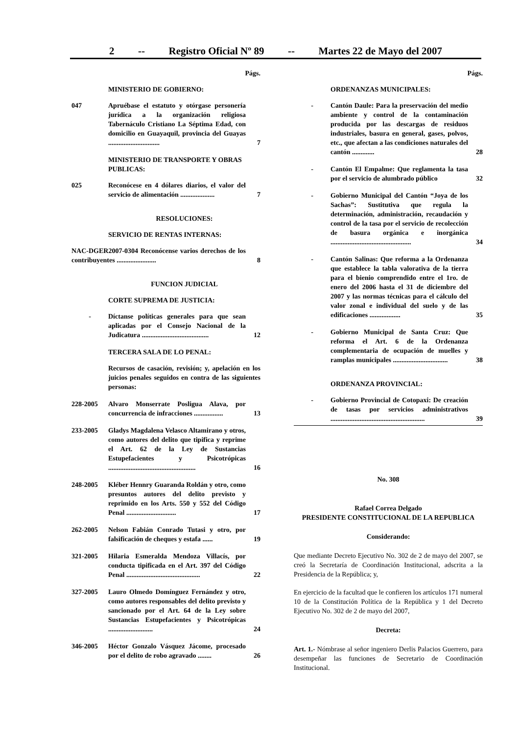2 -- Registro Oficial Nº 89 -- Martes 22 de Mayo del 2007
Págs.
MINISTERIO DE GOBIERNO:
047 Apruébase el estatuto y otórgase personería jurídica a la organización religiosa Tabernáculo Cristiano La Séptima Edad, con domicilio en Guayaquil, provincia del Guayas ..............................
7
MINISTERIO DE TRANSPORTE Y OBRAS PUBLICAS:
025 Reconócese en 4 dólares diarios, el valor del servicio de alimentación ....................
7
RESOLUCIONES:
SERVICIO DE RENTAS INTERNAS:
NAC-DGER2007-0304 Reconócense varios derechos de los contribuyentes .......................
8
FUNCION JUDICIAL
CORTE SUPREMA DE JUSTICIA:
- Díctanse políticas generales para que sean aplicadas por el Consejo Nacional de la Judicatura .......................................
12
TERCERA SALA DE LO PENAL:
Recursos de casación, revisión; y, apelación en los juicios penales seguidos en contra de las siguientes personas:
228-2005 Alvaro Monserrate Posligua Alava, por concurrencia de infracciones .................
13
233-2005 Gladys Magdalena Velasco Altamirano y otros, como autores del delito que tipifica y reprime el Art. 62 de la Ley de Sustancias Estupefacientes y Psicotrópicas ...................................................
16
248-2005 Kléber Hennry Guaranda Roldán y otro, como presuntos autores del delito previsto y reprimido en los Arts. 550 y 552 del Código Penal .............................
17
262-2005 Nelson Fabián Conrado Tutasi y otro, por falsificación de cheques y estafa ......
19
321-2005 Hilaria Esmeralda Mendoza Villacís, por conducta tipificada en el Art. 397 del Código Penal ...........................................
22
327-2005 Lauro Olmedo Domínguez Fernández y otro, como autores responsables del delito previsto y sancionado por el Art. 64 de la Ley sobre Sustancias Estupefacientes y Psicotrópicas ..........................
24
346-2005 Héctor Gonzalo Vásquez Jácome, procesado por el delito de robo agravado ........
26
Págs.
ORDENANZAS MUNICIPALES:
- Cantón Daule: Para la preservación del medio ambiente y control de la contaminación producida por las descargas de residuos industriales, basura en general, gases, polvos, etc., que afectan a las condiciones naturales del cantón .............
28
- Cantón El Empalme: Que reglamenta la tasa por el servicio de alumbrado público
32
- Gobierno Municipal del Cantón “Joya de los Sachas”: Sustitutiva que regula la determinación, administración, recaudación y control de la tasa por el servicio de recolección de basura orgánica e inorgánica ...............................................
34
- Cantón Salinas: Que reforma a la Ordenanza que establece la tabla valorativa de la tierra para el bienio comprendido entre el 1ro. de enero del 2006 hasta el 31 de diciembre del 2007 y las normas técnicas para el cálculo del valor zonal e individual del suelo y de las edificaciones ..................
35
- Gobierno Municipal de Santa Cruz: Que reforma el Art. 6 de la Ordenanza complementaria de ocupación de muelles y ramplas municipales ................................
38
ORDENANZA PROVINCIAL:
- Gobierno Provincial de Cotopaxi: De creación de tasas por servicios administrativos .......................................................
39
No. 308
Rafael Correa Delgado
PRESIDENTE CONSTITUCIONAL DE LA REPUBLICA
Considerando:
Que mediante Decreto Ejecutivo No. 302 de 2 de mayo del 2007, se creó la Secretaría de Coordinación Institucional, adscrita a la Presidencia de la República; y,
En ejercicio de la facultad que le confieren los artículos 171 numeral 10 de la Constitución Política de la República y 1 del Decreto Ejecutivo No. 302 de 2 de mayo del 2007,
Decreta:
Art. 1.- Nómbrase al señor ingeniero Derlis Palacios Guerrero, para desempeñar las funciones de Secretario de Coordinación Institucional.